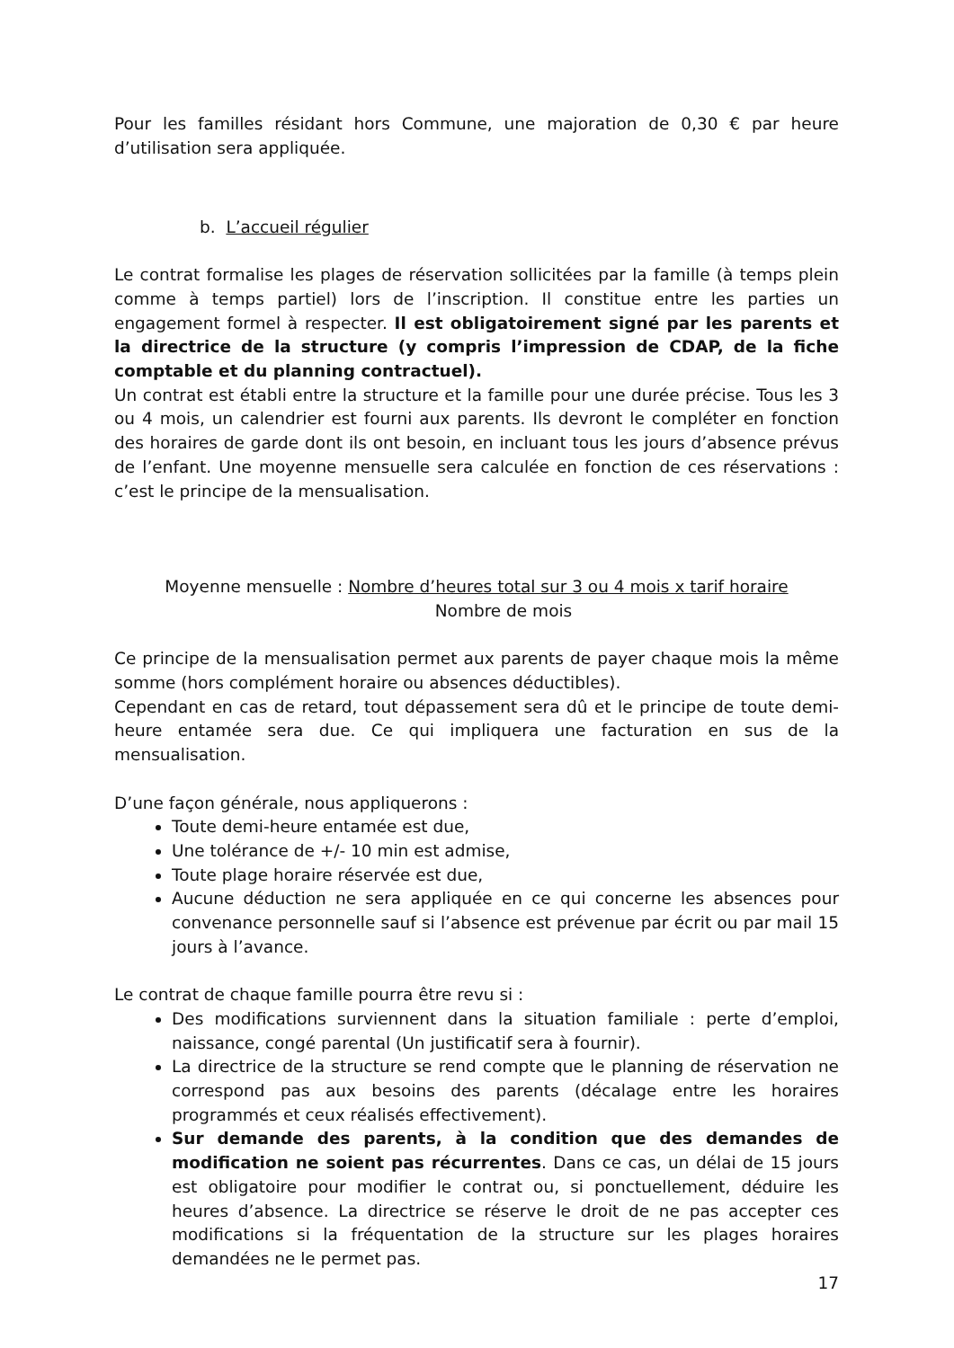Pour les familles résidant hors Commune, une majoration de 0,30 € par heure d’utilisation sera appliquée.
b. L’accueil régulier
Le contrat formalise les plages de réservation sollicitées par la famille (à temps plein comme à temps partiel) lors de l’inscription. Il constitue entre les parties un engagement formel à respecter. Il est obligatoirement signé par les parents et la directrice de la structure (y compris l’impression de CDAP, de la fiche comptable et du planning contractuel).
Un contrat est établi entre la structure et la famille pour une durée précise. Tous les 3 ou 4 mois, un calendrier est fourni aux parents. Ils devront le compléter en fonction des horaires de garde dont ils ont besoin, en incluant tous les jours d’absence prévus de l’enfant. Une moyenne mensuelle sera calculée en fonction de ces réservations : c’est le principe de la mensualisation.
Moyenne mensuelle : Nombre d’heures total sur 3 ou 4 mois x tarif horaire
Nombre de mois
Ce principe de la mensualisation permet aux parents de payer chaque mois la même somme (hors complément horaire ou absences déductibles).
Cependant en cas de retard, tout dépassement sera dû et le principe de toute demi-heure entamée sera due. Ce qui impliquera une facturation en sus de la mensualisation.
D’une façon générale, nous appliquerons :
Toute demi-heure entamée est due,
Une tolérance de +/- 10 min est admise,
Toute plage horaire réservée est due,
Aucune déduction ne sera appliquée en ce qui concerne les absences pour convenance personnelle sauf si l’absence est prévenue par écrit ou par mail 15 jours à l’avance.
Le contrat de chaque famille pourra être revu si :
Des modifications surviennent dans la situation familiale : perte d’emploi, naissance, congé parental (Un justificatif sera à fournir).
La directrice de la structure se rend compte que le planning de réservation ne correspond pas aux besoins des parents (décalage entre les horaires programmés et ceux réalisés effectivement).
Sur demande des parents, à la condition que des demandes de modification ne soient pas récurrentes. Dans ce cas, un délai de 15 jours est obligatoire pour modifier le contrat ou, si ponctuellement, déduire les heures d’absence. La directrice se réserve le droit de ne pas accepter ces modifications si la fréquentation de la structure sur les plages horaires demandées ne le permet pas.
17